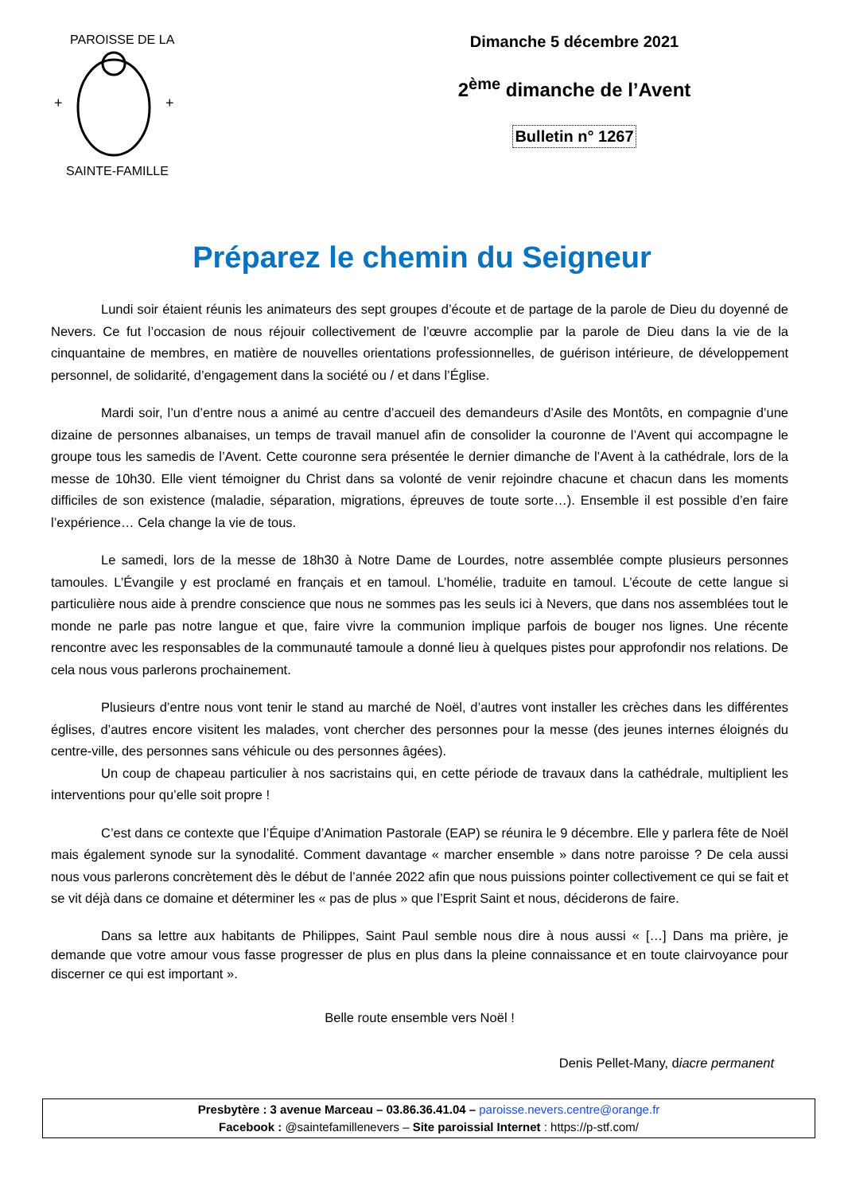+
+
PAROISSE DE LA
SAINTE-FAMILLE
Dimanche 5 décembre 2021
2<sup>ème</sup> dimanche de l’Avent
Bulletin n° 1267
Préparez le chemin du Seigneur
Lundi soir étaient réunis les animateurs des sept groupes d’écoute et de partage de la parole de Dieu du doyenné de Nevers. Ce fut l’occasion de nous réjouir collectivement de l’œuvre accomplie par la parole de Dieu dans la vie de la cinquantaine de membres, en matière de nouvelles orientations professionnelles, de guérison intérieure, de développement personnel, de solidarité, d’engagement dans la société ou / et dans l’Église.
Mardi soir, l’un d’entre nous a animé au centre d’accueil des demandeurs d’Asile des Montôts, en compagnie d’une dizaine de personnes albanaises, un temps de travail manuel afin de consolider la couronne de l’Avent qui accompagne le groupe tous les samedis de l’Avent. Cette couronne sera présentée le dernier dimanche de l’Avent à la cathédrale, lors de la messe de 10h30. Elle vient témoigner du Christ dans sa volonté de venir rejoindre chacune et chacun dans les moments difficiles de son existence (maladie, séparation, migrations, épreuves de toute sorte…). Ensemble il est possible d’en faire l’expérience… Cela change la vie de tous.
Le samedi, lors de la messe de 18h30 à Notre Dame de Lourdes, notre assemblée compte plusieurs personnes tamoules. L’Évangile y est proclamé en français et en tamoul. L’homélie, traduite en tamoul. L’écoute de cette langue si particulière nous aide à prendre conscience que nous ne sommes pas les seuls ici à Nevers, que dans nos assemblées tout le monde ne parle pas notre langue et que, faire vivre la communion implique parfois de bouger nos lignes. Une récente rencontre avec les responsables de la communauté tamoule a donné lieu à quelques pistes pour approfondir nos relations. De cela nous vous parlerons prochainement.
Plusieurs d’entre nous vont tenir le stand au marché de Noël, d’autres vont installer les crèches dans les différentes églises, d’autres encore visitent les malades, vont chercher des personnes pour la messe (des jeunes internes éloignés du centre-ville, des personnes sans véhicule ou des personnes âgées).
Un coup de chapeau particulier à nos sacristains qui, en cette période de travaux dans la cathédrale, multiplient les interventions pour qu’elle soit propre !
C’est dans ce contexte que l’Équipe d’Animation Pastorale (EAP) se réunira le 9 décembre. Elle y parlera fête de Noël mais également synode sur la synodalité. Comment davantage « marcher ensemble » dans notre paroisse ? De cela aussi nous vous parlerons concrètement dès le début de l’année 2022 afin que nous puissions pointer collectivement ce qui se fait et se vit déjà dans ce domaine et déterminer les « pas de plus » que l’Esprit Saint et nous, déciderons de faire.
Dans sa lettre aux habitants de Philippes, Saint Paul semble nous dire à nous aussi « […] Dans ma prière, je demande que votre amour vous fasse progresser de plus en plus dans la pleine connaissance et en toute clairvoyance pour discerner ce qui est important ».
Belle route ensemble vers Noël !
Denis Pellet-Many, diacre permanent
Presbytère : 3 avenue Marceau – 03.86.36.41.04 – paroisse.nevers.centre@orange.fr
Facebook : @saintefamillenevers – Site paroissial Internet : https://p-stf.com/